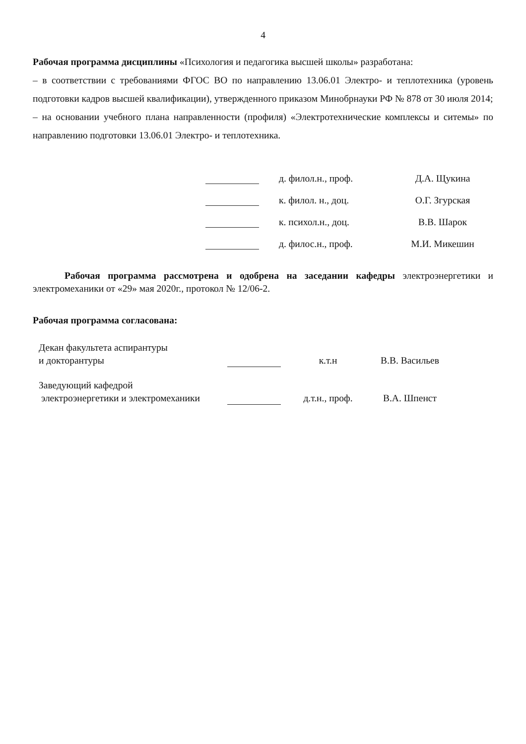4
Рабочая программа дисциплины «Психология и педагогика высшей школы» разработана:
– в соответствии с требованиями ФГОС ВО по направлению 13.06.01 Электро- и теплотехника (уровень подготовки кадров высшей квалификации), утвержденного приказом Минобрнауки РФ № 878 от 30 июля 2014;
– на основании учебного плана направленности (профиля) «Электротехнические комплексы и ситемы» по направлению подготовки 13.06.01 Электро- и теплотехника.
д. филол.н., проф.
Д.А. Щукина
к. филол. н., доц.
О.Г. Згурская
к. психол.н., доц.
В.В. Шарок
д. филос.н., проф.
М.И. Микешин
Рабочая программа рассмотрена и одобрена на заседании кафедры электроэнергетики и электромеханики от «29» мая 2020г., протокол № 12/06-2.
Рабочая программа согласована:
Декан факультета аспирантуры
и докторантуры
к.т.н
В.В. Васильев
Заведующий кафедрой
электроэнергетики и электромеханики
д.т.н., проф.
В.А. Шпенст